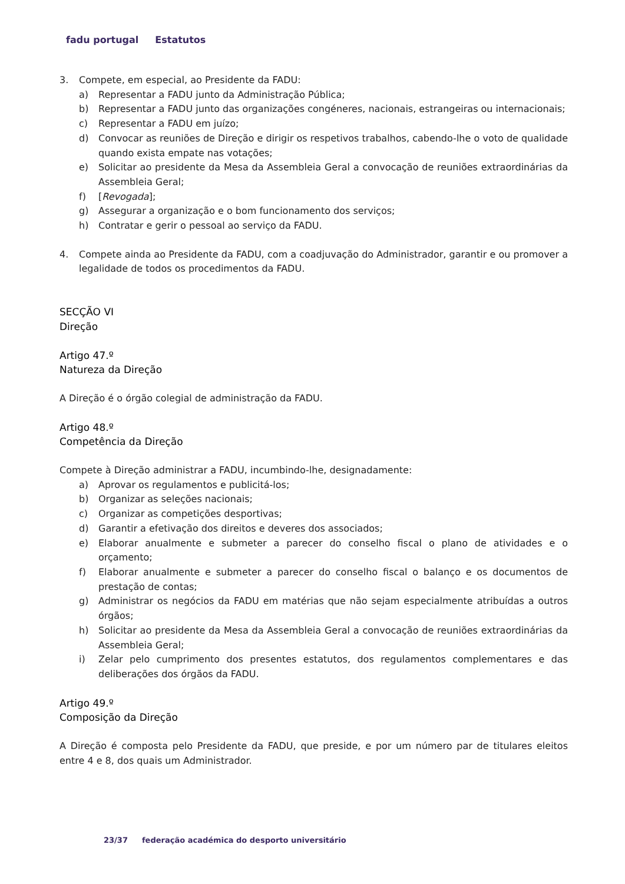fadu portugal Estatutos
3. Compete, em especial, ao Presidente da FADU:
a) Representar a FADU junto da Administração Pública;
b) Representar a FADU junto das organizações congéneres, nacionais, estrangeiras ou internacionais;
c) Representar a FADU em juízo;
d) Convocar as reuniões de Direção e dirigir os respetivos trabalhos, cabendo-lhe o voto de qualidade quando exista empate nas votações;
e) Solicitar ao presidente da Mesa da Assembleia Geral a convocação de reuniões extraordinárias da Assembleia Geral;
f) [Revogada];
g) Assegurar a organização e o bom funcionamento dos serviços;
h) Contratar e gerir o pessoal ao serviço da FADU.
4. Compete ainda ao Presidente da FADU, com a coadjuvação do Administrador, garantir e ou promover a legalidade de todos os procedimentos da FADU.
SECÇÃO VI
Direção
Artigo 47.º
Natureza da Direção
A Direção é o órgão colegial de administração da FADU.
Artigo 48.º
Competência da Direção
Compete à Direção administrar a FADU, incumbindo-lhe, designadamente:
a) Aprovar os regulamentos e publicitá-los;
b) Organizar as seleções nacionais;
c) Organizar as competições desportivas;
d) Garantir a efetivação dos direitos e deveres dos associados;
e) Elaborar anualmente e submeter a parecer do conselho fiscal o plano de atividades e o orçamento;
f) Elaborar anualmente e submeter a parecer do conselho fiscal o balanço e os documentos de prestação de contas;
g) Administrar os negócios da FADU em matérias que não sejam especialmente atribuídas a outros órgãos;
h) Solicitar ao presidente da Mesa da Assembleia Geral a convocação de reuniões extraordinárias da Assembleia Geral;
i) Zelar pelo cumprimento dos presentes estatutos, dos regulamentos complementares e das deliberações dos órgãos da FADU.
Artigo 49.º
Composição da Direção
A Direção é composta pelo Presidente da FADU, que preside, e por um número par de titulares eleitos entre 4 e 8, dos quais um Administrador.
23/37 federação académica do desporto universitário